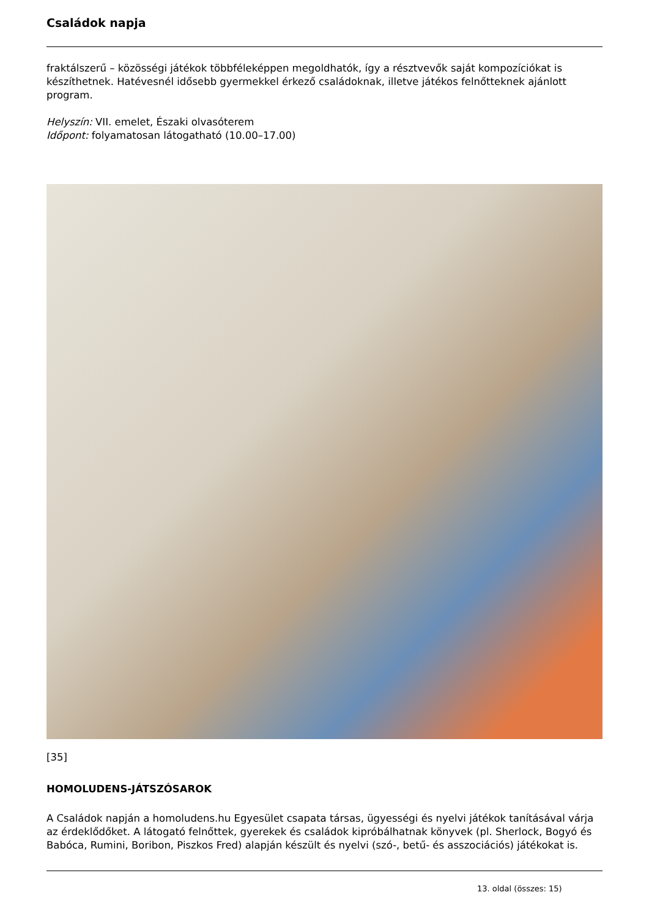Családok napja
fraktálszerű – közösségi játékok többféleképpen megoldhatók, így a résztvevők saját kompozíciókat is készíthetnek. Hatévesnél idősebb gyermekkel érkező családoknak, illetve játékos felnőtteknek ajánlott program.
Helyszín: VII. emelet, Északi olvasóterem
Időpont: folyamatosan látogatható (10.00–17.00)
[35]
HOMOLUDENS-JÁTSZÓSAROK
A Családok napján a homoludens.hu Egyesület csapata társas, ügyességi és nyelvi játékok tanításával várja az érdeklődőket. A látogató felnőttek, gyerekek és családok kipróbálhatnak könyvek (pl. Sherlock, Bogyó és Babóca, Rumini, Boribon, Piszkos Fred) alapján készült és nyelvi (szó-, betű- és asszociációs) játékokat is.
13. oldal (összes: 15)